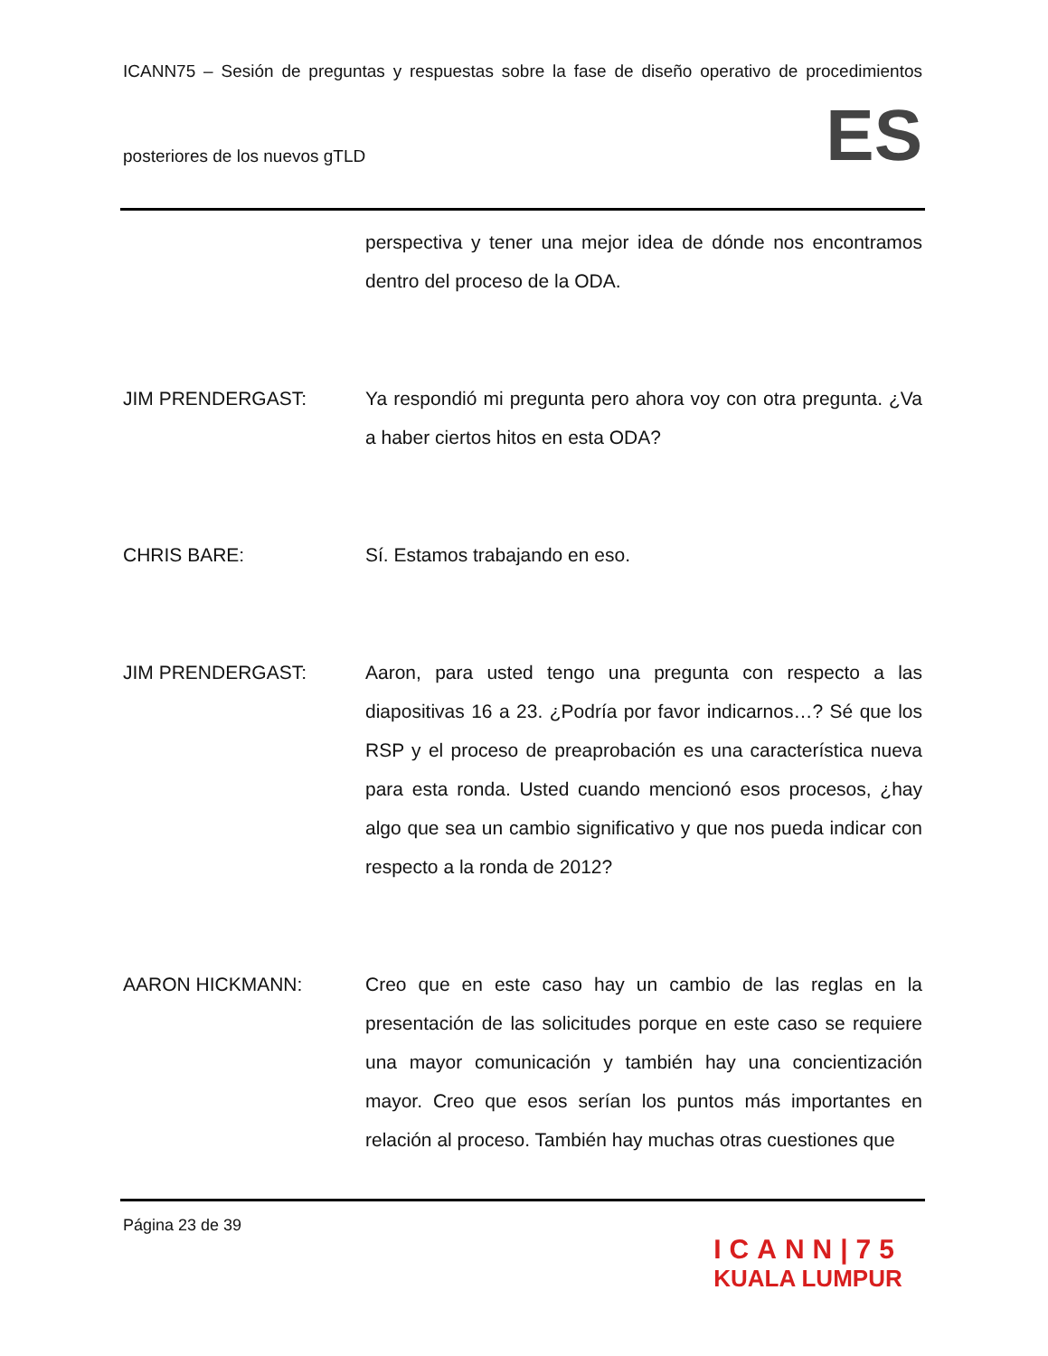ICANN75 – Sesión de preguntas y respuestas sobre la fase de diseño operativo de procedimientos
posteriores de los nuevos gTLD
ES
perspectiva y tener una mejor idea de dónde nos encontramos dentro del proceso de la ODA.
JIM PRENDERGAST: Ya respondió mi pregunta pero ahora voy con otra pregunta. ¿Va a haber ciertos hitos en esta ODA?
CHRIS BARE: Sí. Estamos trabajando en eso.
JIM PRENDERGAST: Aaron, para usted tengo una pregunta con respecto a las diapositivas 16 a 23. ¿Podría por favor indicarnos…? Sé que los RSP y el proceso de preaprobación es una característica nueva para esta ronda. Usted cuando mencionó esos procesos, ¿hay algo que sea un cambio significativo y que nos pueda indicar con respecto a la ronda de 2012?
AARON HICKMANN: Creo que en este caso hay un cambio de las reglas en la presentación de las solicitudes porque en este caso se requiere una mayor comunicación y también hay una concientización mayor. Creo que esos serían los puntos más importantes en relación al proceso. También hay muchas otras cuestiones que
Página 23 de 39
ICANN|75
KUALA LUMPUR